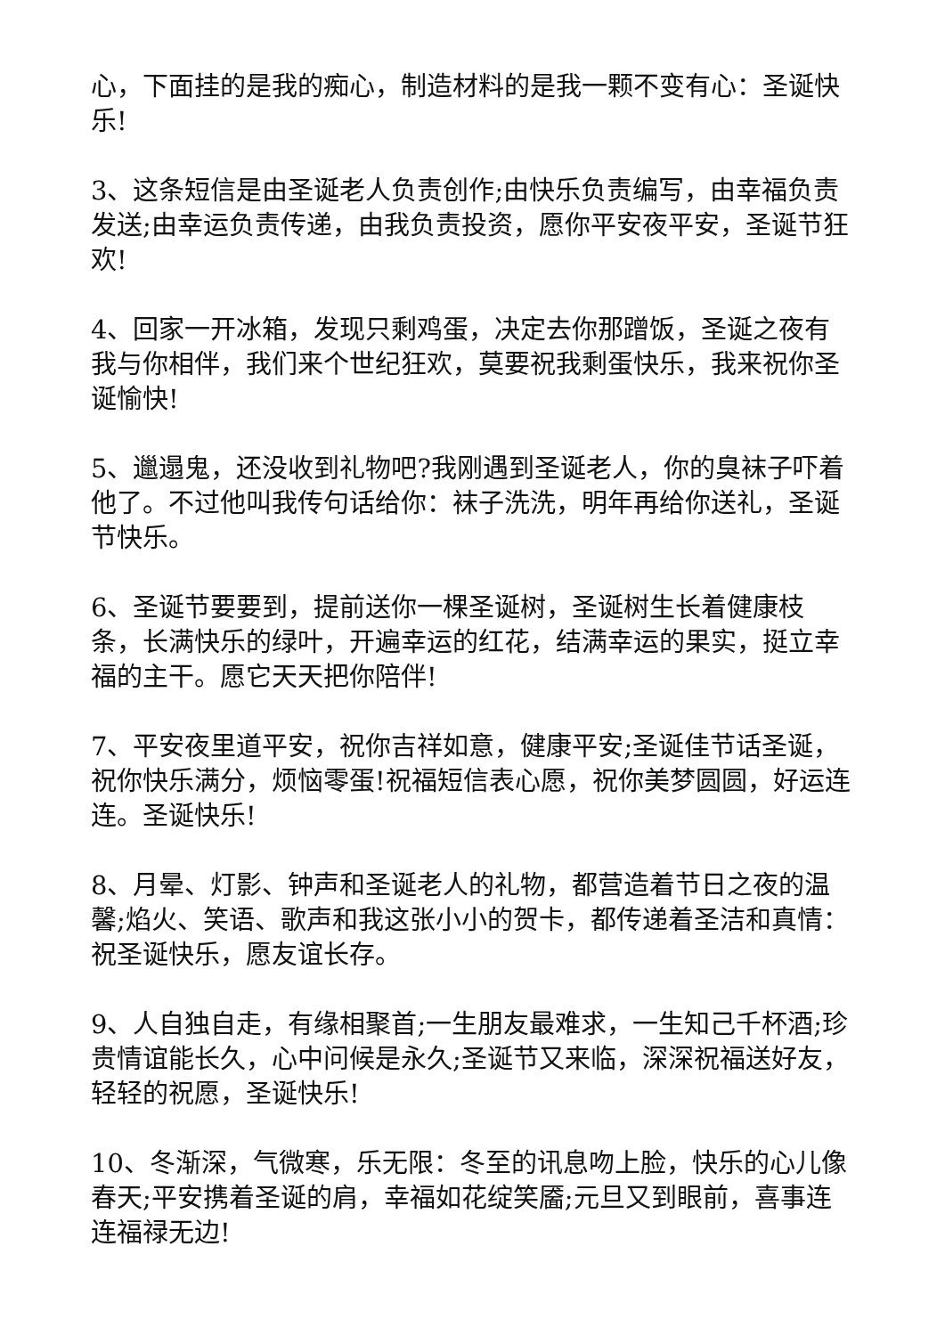心，下面挂的是我的痴心，制造材料的是我一颗不变有心：圣诞快乐!
3、这条短信是由圣诞老人负责创作;由快乐负责编写，由幸福负责发送;由幸运负责传递，由我负责投资，愿你平安夜平安，圣诞节狂欢!
4、回家一开冰箱，发现只剩鸡蛋，决定去你那蹭饭，圣诞之夜有我与你相伴，我们来个世纪狂欢，莫要祝我剩蛋快乐，我来祝你圣诞愉快!
5、邋遢鬼，还没收到礼物吧?我刚遇到圣诞老人，你的臭袜子吓着他了。不过他叫我传句话给你：袜子洗洗，明年再给你送礼，圣诞节快乐。
6、圣诞节要要到，提前送你一棵圣诞树，圣诞树生长着健康枝条，长满快乐的绿叶，开遍幸运的红花，结满幸运的果实，挺立幸福的主干。愿它天天把你陪伴!
7、平安夜里道平安，祝你吉祥如意，健康平安;圣诞佳节话圣诞，祝你快乐满分，烦恼零蛋!祝福短信表心愿，祝你美梦圆圆，好运连连。圣诞快乐!
8、月晕、灯影、钟声和圣诞老人的礼物，都营造着节日之夜的温馨;焰火、笑语、歌声和我这张小小的贺卡，都传递着圣洁和真情：祝圣诞快乐，愿友谊长存。
9、人自独自走，有缘相聚首;一生朋友最难求，一生知己千杯酒;珍贵情谊能长久，心中问候是永久;圣诞节又来临，深深祝福送好友，轻轻的祝愿，圣诞快乐!
10、冬渐深，气微寒，乐无限：冬至的讯息吻上脸，快乐的心儿像春天;平安携着圣诞的肩，幸福如花绽笑靥;元旦又到眼前，喜事连连福禄无边!